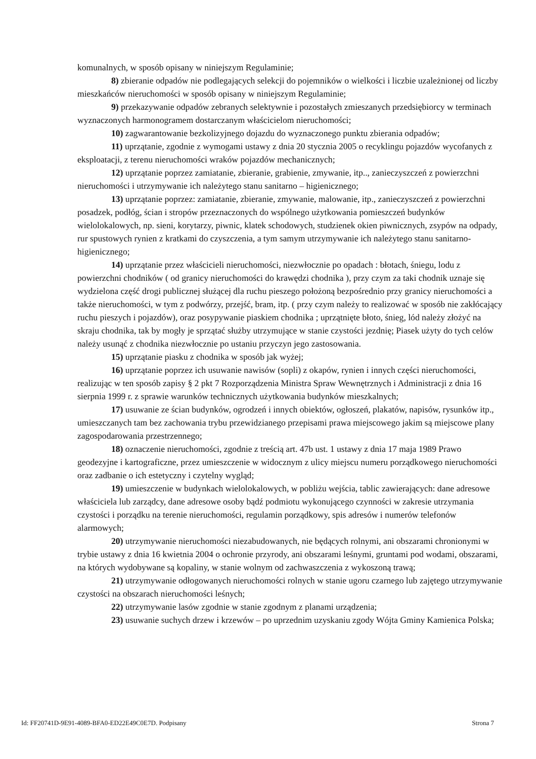komunalnych, w sposób opisany w niniejszym Regulaminie;
8) zbieranie odpadów nie podlegających selekcji do pojemników o wielkości i liczbie uzależnionej od liczby mieszkańców nieruchomości w sposób opisany w niniejszym Regulaminie;
9) przekazywanie odpadów zebranych selektywnie i pozostałych zmieszanych przedsiębiorcy w terminach wyznaczonych harmonogramem dostarczanym właścicielom nieruchomości;
10) zagwarantowanie bezkolizyjnego dojazdu do wyznaczonego punktu zbierania odpadów;
11) uprzątanie, zgodnie z wymogami ustawy z dnia 20 stycznia 2005 o recyklingu pojazdów wycofanych z eksploatacji, z terenu nieruchomości wraków pojazdów mechanicznych;
12) uprzątanie poprzez zamiatanie, zbieranie, grabienie, zmywanie, itp.., zanieczyszczeń z powierzchni nieruchomości i utrzymywanie ich należytego stanu sanitarno – higienicznego;
13) uprzątanie poprzez: zamiatanie, zbieranie, zmywanie, malowanie, itp., zanieczyszczeń z powierzchni posadzek, podłóg, ścian i stropów przeznaczonych do wspólnego użytkowania pomieszczeń budynków wielolokalowych, np. sieni, korytarzy, piwnic, klatek schodowych, studzienek okien piwnicznych, zsypów na odpady, rur spustowych rynien z kratkami do czyszczenia, a tym samym utrzymywanie ich należytego stanu sanitarno-higienicznego;
14) uprzątanie przez właścicieli nieruchomości, niezwłocznie po opadach : błotach, śniegu, lodu z powierzchni chodników ( od granicy nieruchomości do krawędzi chodnika ), przy czym za taki chodnik uznaje się wydzielona część drogi publicznej służącej dla ruchu pieszego położoną bezpośrednio przy granicy nieruchomości a także nieruchomości, w tym z podwórzy, przejść, bram, itp. ( przy czym należy to realizować w sposób nie zakłócający ruchu pieszych i pojazdów), oraz posypywanie piaskiem chodnika ; uprzątnięte błoto, śnieg, lód należy złożyć na skraju chodnika, tak by mogły je sprzątać służby utrzymujące w stanie czystości jezdnię; Piasek użyty do tych celów należy usunąć z chodnika niezwłocznie po ustaniu przyczyn jego zastosowania.
15) uprzątanie piasku z chodnika w sposób jak wyżej;
16) uprzątanie poprzez ich usuwanie nawisów (sopli) z okapów, rynien i innych części nieruchomości, realizując w ten sposób zapisy § 2 pkt 7 Rozporządzenia Ministra Spraw Wewnętrznych i Administracji z dnia 16 sierpnia 1999 r. z sprawie warunków technicznych użytkowania budynków mieszkalnych;
17) usuwanie ze ścian budynków, ogrodzeń i innych obiektów, ogłoszeń, plakatów, napisów, rysunków itp., umieszczanych tam bez zachowania trybu przewidzianego przepisami prawa miejscowego jakim są miejscowe plany zagospodarowania przestrzennego;
18) oznaczenie nieruchomości, zgodnie z treścią art. 47b ust. 1 ustawy z dnia 17 maja 1989 Prawo geodezyjne i kartograficzne, przez umieszczenie w widocznym z ulicy miejscu numeru porządkowego nieruchomości oraz zadbanie o ich estetyczny i czytelny wygląd;
19) umieszczenie w budynkach wielolokalowych, w pobliżu wejścia, tablic zawierających: dane adresowe właściciela lub zarządcy, dane adresowe osoby bądź podmiotu wykonującego czynności w zakresie utrzymania czystości i porządku na terenie nieruchomości, regulamin porządkowy, spis adresów i numerów telefonów alarmowych;
20) utrzymywanie nieruchomości niezabudowanych, nie będących rolnymi, ani obszarami chronionymi w trybie ustawy z dnia 16 kwietnia 2004 o ochronie przyrody, ani obszarami leśnymi, gruntami pod wodami, obszarami, na których wydobywane są kopaliny, w stanie wolnym od zachwaszczenia z wykoszoną trawą;
21) utrzymywanie odłogowanych nieruchomości rolnych w stanie ugoru czarnego lub zajętego utrzymywanie czystości na obszarach nieruchomości leśnych;
22) utrzymywanie lasów zgodnie w stanie zgodnym z planami urządzenia;
23) usuwanie suchych drzew i krzewów – po uprzednim uzyskaniu zgody Wójta Gminy Kamienica Polska;
Id: FF20741D-9E91-4089-BFA0-ED22E49C0E7D. Podpisany Strona 7